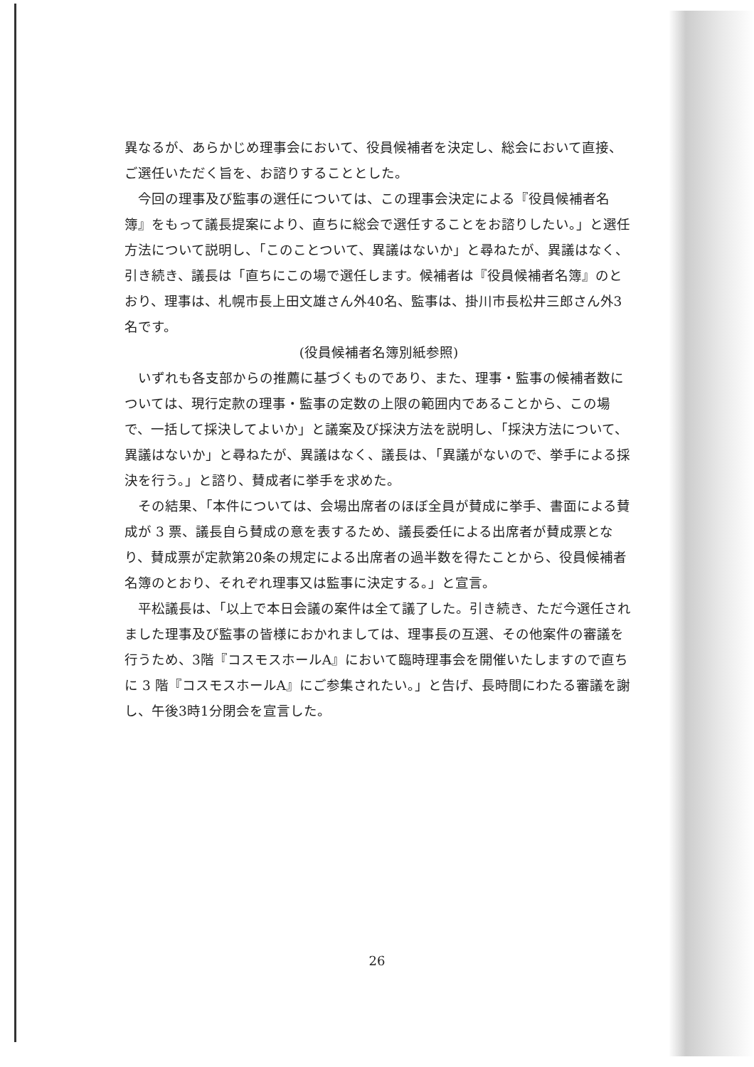異なるが、あらかじめ理事会において、役員候補者を決定し、総会において直接、ご選任いただく旨を、お諮りすることとした。
今回の理事及び監事の選任については、この理事会決定による『役員候補者名簿』をもって議長提案により、直ちに総会で選任することをお諮りしたい。」と選任方法について説明し、「このことついて、異議はないか」と尋ねたが、異議はなく、引き続き、議長は「直ちにこの場で選任します。候補者は『役員候補者名簿』のとおり、理事は、札幌市長上田文雄さん外40名、監事は、掛川市長松井三郎さん外3名です。
(役員候補者名簿別紙参照)
いずれも各支部からの推薦に基づくものであり、また、理事・監事の候補者数については、現行定款の理事・監事の定数の上限の範囲内であることから、この場で、一括して採決してよいか」と議案及び採決方法を説明し、「採決方法について、異議はないか」と尋ねたが、異議はなく、議長は、「異議がないので、挙手による採決を行う。」と諮り、賛成者に挙手を求めた。
その結果、「本件については、会場出席者のほぼ全員が賛成に挙手、書面による賛成が 3 票、議長自ら賛成の意を表するため、議長委任による出席者が賛成票となり、賛成票が定款第20条の規定による出席者の過半数を得たことから、役員候補者名簿のとおり、それぞれ理事又は監事に決定する。」と宣言。
平松議長は、「以上で本日会議の案件は全て議了した。引き続き、ただ今選任されました理事及び監事の皆様におかれましては、理事長の互選、その他案件の審議を行うため、3階『コスモスホールA』において臨時理事会を開催いたしますので直ちに 3 階『コスモスホールA』にご参集されたい。」と告げ、長時間にわたる審議を謝し、午後3時1分閉会を宣言した。
26